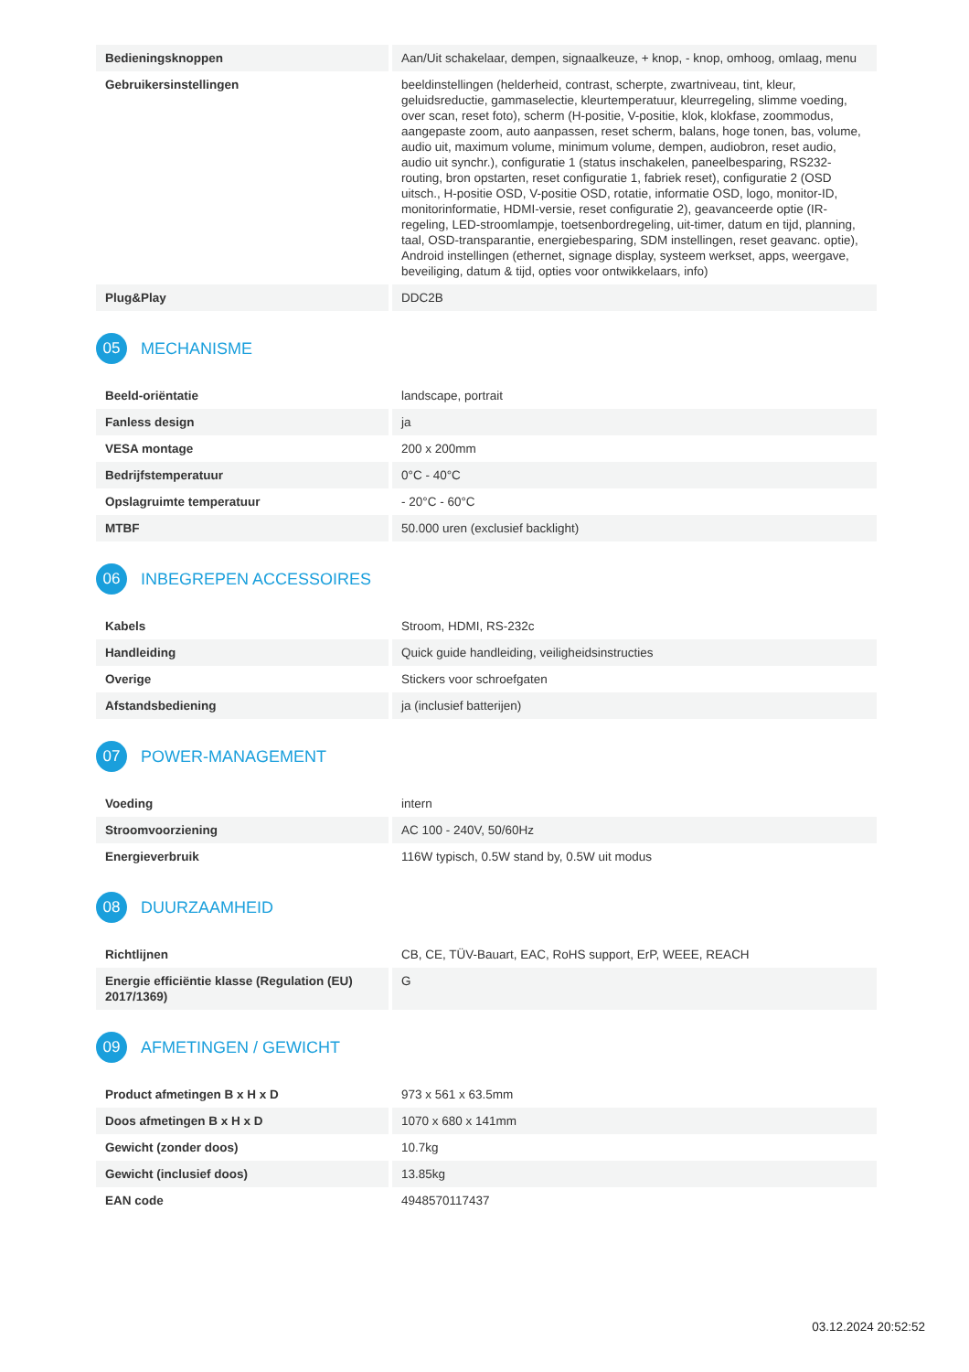| Bedieningsknoppen | Aan/Uit schakelaar, dempen, signaalkeuze, + knop, - knop, omhoog, omlaag, menu |
| Gebruikersinstellingen | beeldinstellingen (helderheid, contrast, scherpte, zwartniveau, tint, kleur, geluidsreductie, gammaselectie, kleurtemperatuur, kleurregeling, slimme voeding, over scan, reset foto), scherm (H-positie, V-positie, klok, klokfase, zoommodus, aangepaste zoom, auto aanpassen, reset scherm, balans, hoge tonen, bas, volume, audio uit, maximum volume, minimum volume, dempen, audiobron, reset audio, audio uit synchr.), configuratie 1 (status inschakelen, paneelbesparing, RS232-routing, bron opstarten, reset configuratie 1, fabriek reset), configuratie 2 (OSD uitsch., H-positie OSD, V-positie OSD, rotatie, informatie OSD, logo, monitor-ID, monitorinformatie, HDMI-versie, reset configuratie 2), geavanceerde optie (IR-regeling, LED-stroomlampje, toetsenbordregeling, uit-timer, datum en tijd, planning, taal, OSD-transparantie, energiebesparing, SDM instellingen, reset geavanc. optie), Android instellingen (ethernet, signage display, systeem werkset, apps, weergave, beveiliging, datum & tijd, opties voor ontwikkelaars, info) |
| Plug&Play | DDC2B |
05 MECHANISME
| Beeld-oriëntatie | landscape, portrait |
| Fanless design | ja |
| VESA montage | 200 x 200mm |
| Bedrijfstemperatuur | 0°C - 40°C |
| Opslagruimte temperatuur | - 20°C - 60°C |
| MTBF | 50.000 uren (exclusief backlight) |
06 INBEGREPEN ACCESSOIRES
| Kabels | Stroom, HDMI, RS-232c |
| Handleiding | Quick guide handleiding, veiligheidsinstructies |
| Overige | Stickers voor schroefgaten |
| Afstandsbediening | ja (inclusief batterijen) |
07 POWER-MANAGEMENT
| Voeding | intern |
| Stroomvoorziening | AC 100 - 240V, 50/60Hz |
| Energieverbruik | 116W typisch, 0.5W stand by, 0.5W uit modus |
08 DUURZAAMHEID
| Richtlijnen | CB, CE, TÜV-Bauart, EAC, RoHS support, ErP, WEEE, REACH |
| Energie efficiëntie klasse (Regulation (EU) 2017/1369) | G |
09 AFMETINGEN / GEWICHT
| Product afmetingen B x H x D | 973 x 561 x 63.5mm |
| Doos afmetingen B x H x D | 1070 x 680 x 141mm |
| Gewicht (zonder doos) | 10.7kg |
| Gewicht (inclusief doos) | 13.85kg |
| EAN code | 4948570117437 |
03.12.2024 20:52:52